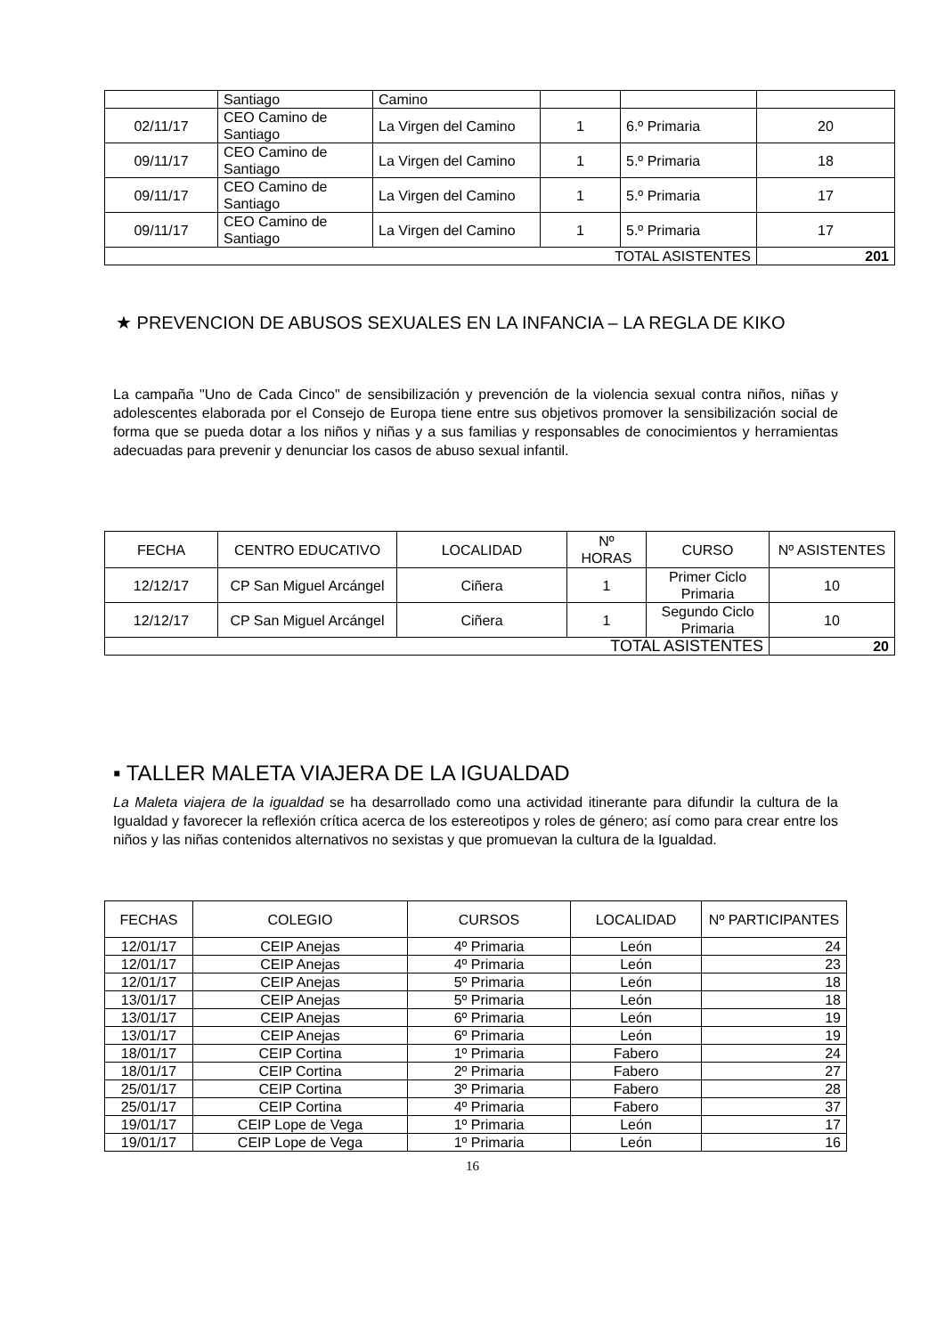| | Santiago | Camino | | | |
| 02/11/17 | CEO Camino de Santiago | La Virgen del Camino | 1 | 6.º Primaria | 20 |
| 09/11/17 | CEO Camino de Santiago | La Virgen del Camino | 1 | 5.º Primaria | 18 |
| 09/11/17 | CEO Camino de Santiago | La Virgen del Camino | 1 | 5.º Primaria | 17 |
| 09/11/17 | CEO Camino de Santiago | La Virgen del Camino | 1 | 5.º Primaria | 17 |
| TOTAL ASISTENTES | | | | | 201 |
★ PREVENCION DE ABUSOS SEXUALES EN LA INFANCIA – LA REGLA DE KIKO
La campaña "Uno de Cada Cinco" de sensibilización y prevención de la violencia sexual contra niños, niñas y adolescentes elaborada por el Consejo de Europa tiene entre sus objetivos promover la sensibilización social de forma que se pueda dotar a los niños y niñas y a sus familias y responsables de conocimientos y herramientas adecuadas para prevenir y denunciar los casos de abuso sexual infantil.
| FECHA | CENTRO EDUCATIVO | LOCALIDAD | Nº HORAS | CURSO | Nº ASISTENTES |
| 12/12/17 | CP San Miguel Arcángel | Ciñera | 1 | Primer Ciclo Primaria | 10 |
| 12/12/17 | CP San Miguel Arcángel | Ciñera | 1 | Segundo Ciclo Primaria | 10 |
| TOTAL ASISTENTES | | | | | 20 |
▪ TALLER MALETA VIAJERA DE LA IGUALDAD
La Maleta viajera de la igualdad se ha desarrollado como una actividad itinerante para difundir la cultura de la Igualdad y favorecer la reflexión crítica acerca de los estereotipos y roles de género; así como para crear entre los niños y las niñas contenidos alternativos no sexistas y que promuevan la cultura de la Igualdad.
| FECHAS | COLEGIO | CURSOS | LOCALIDAD | Nº PARTICIPANTES |
| 12/01/17 | CEIP Anejas | 4º Primaria | León | 24 |
| 12/01/17 | CEIP Anejas | 4º Primaria | León | 23 |
| 12/01/17 | CEIP Anejas | 5º Primaria | León | 18 |
| 13/01/17 | CEIP Anejas | 5º Primaria | León | 18 |
| 13/01/17 | CEIP Anejas | 6º Primaria | León | 19 |
| 13/01/17 | CEIP Anejas | 6º Primaria | León | 19 |
| 18/01/17 | CEIP Cortina | 1º Primaria | Fabero | 24 |
| 18/01/17 | CEIP Cortina | 2º Primaria | Fabero | 27 |
| 25/01/17 | CEIP Cortina | 3º Primaria | Fabero | 28 |
| 25/01/17 | CEIP Cortina | 4º Primaria | Fabero | 37 |
| 19/01/17 | CEIP Lope de Vega | 1º Primaria | León | 17 |
| 19/01/17 | CEIP Lope de Vega | 1º Primaria | León | 16 |
16